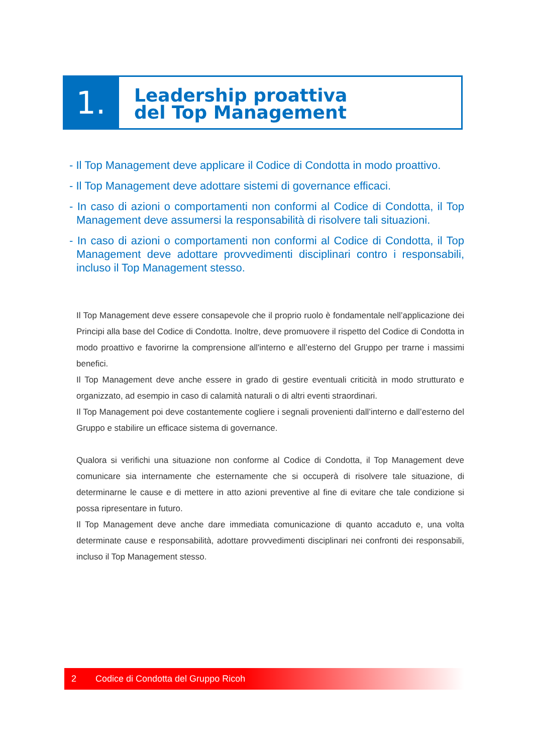1.
Leadership proattiva
del Top Management
- Il Top Management deve applicare il Codice di Condotta in modo proattivo.
- Il Top Management deve adottare sistemi di governance efficaci.
- In caso di azioni o comportamenti non conformi al Codice di Condotta, il Top Management deve assumersi la responsabilità di risolvere tali situazioni.
- In caso di azioni o comportamenti non conformi al Codice di Condotta, il Top Management deve adottare provvedimenti disciplinari contro i responsabili, incluso il Top Management stesso.
Il Top Management deve essere consapevole che il proprio ruolo è fondamentale nell’applicazione dei Principi alla base del Codice di Condotta. Inoltre, deve promuovere il rispetto del Codice di Condotta in modo proattivo e favorirne la comprensione all'interno e all’esterno del Gruppo per trarne i massimi benefici.
Il Top Management deve anche essere in grado di gestire eventuali criticità in modo strutturato e organizzato, ad esempio in caso di calamità naturali o di altri eventi straordinari.
Il Top Management poi deve costantemente cogliere i segnali provenienti dall’interno e dall’esterno del Gruppo e stabilire un efficace sistema di governance.
Qualora si verifichi una situazione non conforme al Codice di Condotta, il Top Management deve comunicare sia internamente che esternamente che si occuperà di risolvere tale situazione, di determinarne le cause e di mettere in atto azioni preventive al fine di evitare che tale condizione si possa ripresentare in futuro.
Il Top Management deve anche dare immediata comunicazione di quanto accaduto e, una volta determinate cause e responsabilità, adottare provvedimenti disciplinari nei confronti dei responsabili, incluso il Top Management stesso.
2 Codice di Condotta del Gruppo Ricoh